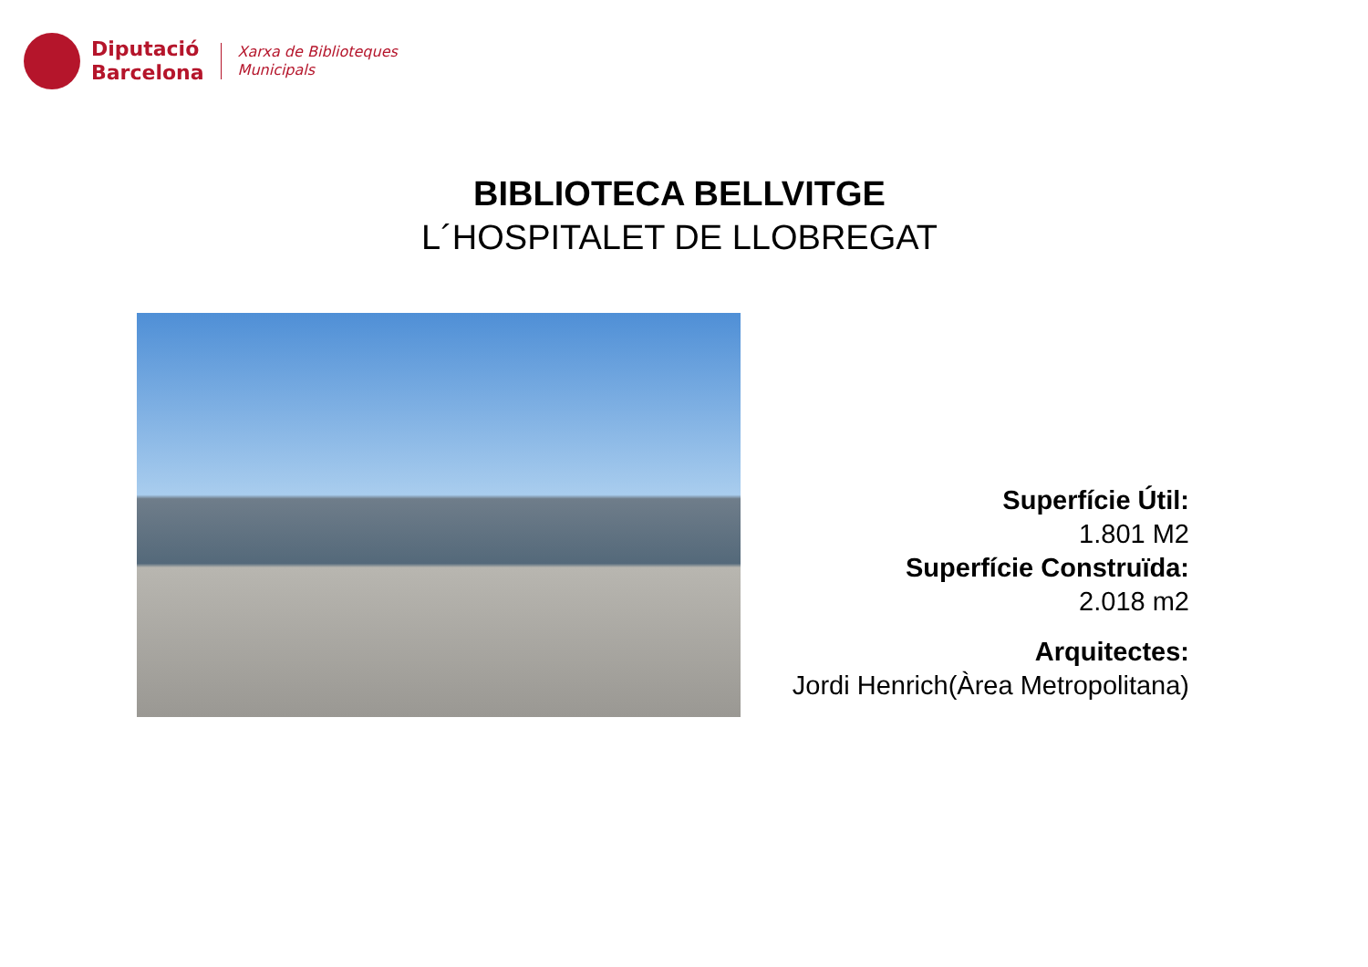Diputació
Barcelona
Xarxa de Biblioteques
Municipals
BIBLIOTECA BELLVITGE
L´HOSPITALET DE LLOBREGAT
Superfície Útil:
1.801 M2
Superfície Construïda:
2.018 m2
Arquitectes:
Jordi Henrich(Àrea Metropolitana)